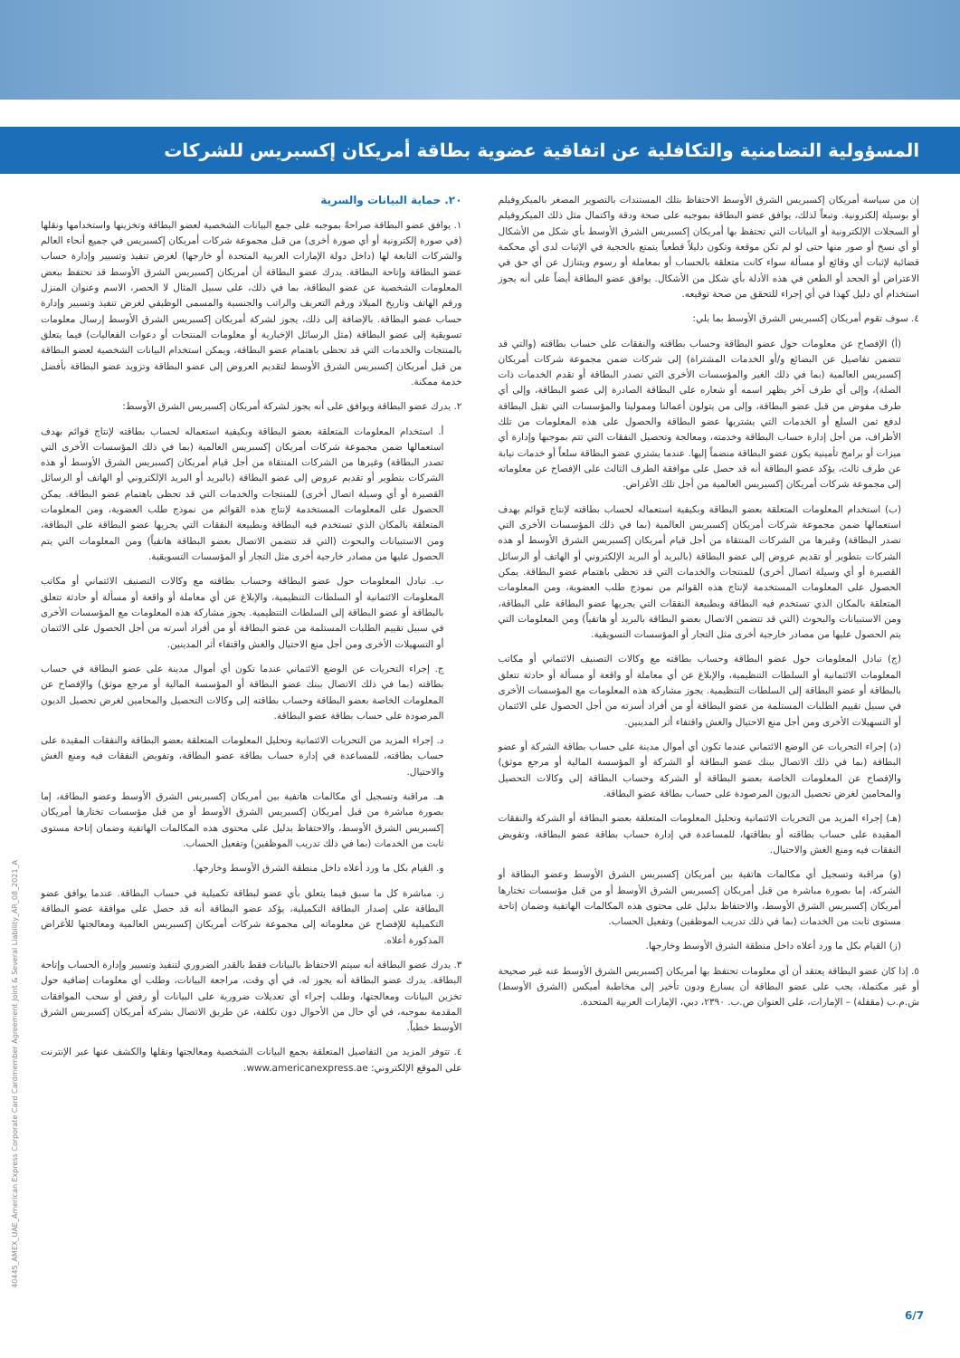المسؤولية التضامنية والتكافلية عن اتفاقية عضوية بطاقة أمريكان إكسبريس للشركات
إن من سياسة أمريكان إكسبريس الشرق الأوسط الاحتفاظ بتلك المستندات بالتصوير المصغر بالميكروفيلم أو بوسيلة إلكترونية. وتبعاً لذلك، يوافق عضو البطاقة بموجبه على صحة ودقة واكتمال مثل ذلك الميكروفيلم أو السجلات الإلكترونية أو البيانات التي تحتفظ بها أمريكان إكسبريس الشرق الأوسط بأي شكل من الأشكال أو أي نسخ أو صور منها حتى لو لم تكن موقعة وتكون دليلاً قطعياً يتمتع بالحجية في الإثبات لدى أي محكمة قضائية لإثبات أي وقائع أو مسألة سواء كانت متعلقة بالحساب أو بمعاملة أو رسوم ويتنازل عن أي حق في الاعتراض أو الجحد أو الطعن في هذه الأدلة بأي شكل من الأشكال. يوافق عضو البطاقة أيضاً على أنه يجوز استخدام أي دليل كهذا في أي إجراء للتحقق من صحة توقيعه.
٤. سوف تقوم أمريكان إكسبريس الشرق الأوسط بما يلي:
(أ) الإفصاح عن معلومات حول عضو البطاقة وحساب بطاقته والنفقات على حساب بطاقته (والتي قد تتضمن تفاصيل عن البضائع و/أو الخدمات المشتراة) إلى شركات ضمن مجموعة شركات أمريكان إكسبريس العالمية (بما في ذلك الغير والمؤسسات الأخرى التي تصدر البطاقة أو تقدم الخدمات ذات الصلة)، وإلى أي طرف آخر يظهر اسمه أو شعاره على البطاقة الصادرة إلى عضو البطاقة، وإلى أي طرف مفوض من قبل عضو البطاقة، وإلى من يتولون أعمالنا وممولينا والمؤسسات التي تقبل البطاقة لدفع ثمن السلع أو الخدمات التي يشتريها عضو البطاقة والحصول على هذه المعلومات من تلك الأطراف، من أجل إدارة حساب البطاقة وخدمته، ومعالجة وتحصيل النفقات التي تتم بموجبها وإدارة أي ميزات أو برامج تأمينية يكون عضو البطاقة منضماً إليها. عندما يشتري عضو البطاقة سلعاً أو خدمات نيابة عن طرف ثالث، يؤكد عضو البطاقة أنه قد حصل على موافقة الطرف الثالث على الإفصاح عن معلوماته إلى مجموعة شركات أمريكان إكسبريس العالمية من أجل تلك الأغراض.
(ب) استخدام المعلومات المتعلقة بعضو البطاقة وبكيفية استعماله لحساب بطاقته لإنتاج قوائم بهدف استعمالها ضمن مجموعة شركات أمريكان إكسبريس العالمية (بما في ذلك المؤسسات الأخرى التي تصدر البطاقة) وغيرها من الشركات المنتقاة من أجل قيام أمريكان إكسبريس الشرق الأوسط أو هذه الشركات بتطوير أو تقديم عروض إلى عضو البطاقة (بالبريد أو البريد الإلكتروني أو الهاتف أو الرسائل القصيرة أو أي وسيلة اتصال أخرى) للمنتجات والخدمات التي قد تحظى باهتمام عضو البطاقة. يمكن الحصول على المعلومات المستخدمة لإنتاج هذه القوائم من نموذج طلب العضوية، ومن المعلومات المتعلقة بالمكان الذي تستخدم فيه البطاقة وبطبيعة النفقات التي يجريها عضو البطاقة على البطاقة، ومن الاستبيانات والبحوث (التي قد تتضمن الاتصال بعضو البطاقة بالبريد أو هاتفياً) ومن المعلومات التي يتم الحصول عليها من مصادر خارجية أخرى مثل التجار أو المؤسسات التسويقية.
(ج) تبادل المعلومات حول عضو البطاقة وحساب بطاقته مع وكالات التصنيف الائتماني أو مكاتب المعلومات الائتمانية أو السلطات التنظيمية، والإبلاغ عن أي معاملة أو واقعة أو مسألة أو حادثة تتعلق بالبطاقة أو عضو البطاقة إلى السلطات التنظيمية. يجوز مشاركة هذه المعلومات مع المؤسسات الأخرى في سبيل تقييم الطلبات المستلمة من عضو البطاقة أو من أفراد أسرته من أجل الحصول على الائتمان أو التسهيلات الأخرى ومن أجل منع الاحتيال والغش واقتفاء أثر المدينين.
(د) إجراء التحريات عن الوضع الائتماني عندما تكون أي أموال مدينة على حساب بطاقة الشركة أو عضو البطاقة (بما في ذلك الاتصال ببنك عضو البطاقة أو الشركة أو المؤسسة المالية أو مرجع موثق) والإفصاح عن المعلومات الخاصة بعضو البطاقة أو الشركة وحساب البطاقة إلى وكالات التحصيل والمحامين لغرض تحصيل الديون المرصودة على حساب بطاقة عضو البطاقة.
(هـ) إجراء المزيد من التحريات الائتمانية وتحليل المعلومات المتعلقة بعضو البطاقة أو الشركة والنفقات المقيدة على حساب بطاقته أو بطاقتها، للمساعدة في إدارة حساب بطاقة عضو البطاقة، وتفويض النفقات فيه ومنع الغش والاحتيال.
(و) مراقبة وتسجيل أي مكالمات هاتفية بين أمريكان إكسبريس الشرق الأوسط وعضو البطاقة أو الشركة، إما بصورة مباشرة من قبل أمريكان إكسبريس الشرق الأوسط أو من قبل مؤسسات تختارها أمريكان إكسبريس الشرق الأوسط، والاحتفاظ بدليل على محتوى هذه المكالمات الهاتفية وضمان إتاحة مستوى ثابت من الخدمات (بما في ذلك تدريب الموظفين) وتفعيل الحساب.
(ز) القيام بكل ما ورد أعلاه داخل منطقة الشرق الأوسط وخارجها.
٥. إذا كان عضو البطاقة يعتقد أن أي معلومات تحتفظ بها أمريكان إكسبريس الشرق الأوسط عنه غير صحيحة أو غير مكتملة، يجب على عضو البطاقة أن يسارع ودون تأخير إلى مخاطبة أميكس (الشرق الأوسط) ش.م.ب (مقفلة) – الإمارات، على العنوان ص.ب. ٢٣٩٠، دبي، الإمارات العربية المتحدة.
٢٠. حماية البيانات والسرية
١. يوافق عضو البطاقة صراحةً بموجبه على جمع البيانات الشخصية لعضو البطاقة وتخزينها واستخدامها ونقلها (في صورة إلكترونية أو أي صورة أخرى) من قبل مجموعة شركات أمريكان إكسبريس في جميع أنحاء العالم والشركات التابعة لها (داخل دولة الإمارات العربية المتحدة أو خارجها) لغرض تنفيذ وتسيير وإدارة حساب عضو البطاقة وإتاحة البطاقة. يدرك عضو البطاقة أن أمريكان إكسبريس الشرق الأوسط قد تحتفظ ببعض المعلومات الشخصية عن عضو البطاقة، بما في ذلك، على سبيل المثال لا الحصر، الاسم وعنوان المنزل ورقم الهاتف وتاريخ الميلاد ورقم التعريف والراتب والجنسية والمسمى الوظيفي لغرض تنفيذ وتسيير وإدارة حساب عضو البطاقة. بالإضافة إلى ذلك، يجوز لشركة أمريكان إكسبريس الشرق الأوسط إرسال معلومات تسويقية إلى عضو البطاقة (مثل الرسائل الإخبارية أو معلومات المنتجات أو دعوات الفعاليات) فيما يتعلق بالمنتجات والخدمات التي قد تحظى باهتمام عضو البطاقة، ويمكن استخدام البيانات الشخصية لعضو البطاقة من قبل أمريكان إكسبريس الشرق الأوسط لتقديم العروض إلى عضو البطاقة وتزويد عضو البطاقة بأفضل خدمة ممكنة.
٢. يدرك عضو البطاقة ويوافق على أنه يجوز لشركة أمريكان إكسبريس الشرق الأوسط:
أ. استخدام المعلومات المتعلقة بعضو البطاقة وبكيفية استعماله لحساب بطاقته لإنتاج قوائم بهدف استعمالها ضمن مجموعة شركات أمريكان إكسبريس العالمية (بما في ذلك المؤسسات الأخرى التي تصدر البطاقة) وغيرها من الشركات المنتقاة من أجل قيام أمريكان إكسبريس الشرق الأوسط أو هذه الشركات بتطوير أو تقديم عروض إلى عضو البطاقة (بالبريد أو البريد الإلكتروني أو الهاتف أو الرسائل القصيرة أو أي وسيلة اتصال أخرى) للمنتجات والخدمات التي قد تحظى باهتمام عضو البطاقة. يمكن الحصول على المعلومات المستخدمة لإنتاج هذه القوائم من نموذج طلب العضوية، ومن المعلومات المتعلقة بالمكان الذي تستخدم فيه البطاقة وبطبيعة النفقات التي يجريها عضو البطاقة على البطاقة، ومن الاستبيانات والبحوث (التي قد تتضمن الاتصال بعضو البطاقة هاتفياً) ومن المعلومات التي يتم الحصول عليها من مصادر خارجية أخرى مثل التجار أو المؤسسات التسويقية.
ب. تبادل المعلومات حول عضو البطاقة وحساب بطاقته مع وكالات التصنيف الائتماني أو مكاتب المعلومات الائتمانية أو السلطات التنظيمية، والإبلاغ عن أي معاملة أو واقعة أو مسألة أو حادثة تتعلق بالبطاقة أو عضو البطاقة إلى السلطات التنظيمية. يجوز مشاركة هذه المعلومات مع المؤسسات الأخرى في سبيل تقييم الطلبات المستلمة من عضو البطاقة أو من أفراد أسرته من أجل الحصول على الائتمان أو التسهيلات الأخرى ومن أجل منع الاحتيال والغش واقتفاء أثر المدينين.
ج. إجراء التحريات عن الوضع الائتماني عندما تكون أي أموال مدينة على عضو البطاقة في حساب بطاقته (بما في ذلك الاتصال ببنك عضو البطاقة أو المؤسسة المالية أو مرجع موثق) والإفصاح عن المعلومات الخاصة بعضو البطاقة وحساب بطاقته إلى وكالات التحصيل والمحامين لغرض تحصيل الديون المرصودة على حساب بطاقة عضو البطاقة.
د. إجراء المزيد من التحريات الائتمانية وتحليل المعلومات المتعلقة بعضو البطاقة والنفقات المقيدة على حساب بطاقته، للمساعدة في إدارة حساب بطاقة عضو البطاقة، وتفويض النفقات فيه ومنع الغش والاحتيال.
هـ. مراقبة وتسجيل أي مكالمات هاتفية بين أمريكان إكسبريس الشرق الأوسط وعضو البطاقة، إما بصورة مباشرة من قبل أمريكان إكسبريس الشرق الأوسط أو من قبل مؤسسات تختارها أمريكان إكسبريس الشرق الأوسط، والاحتفاظ بدليل على محتوى هذه المكالمات الهاتفية وضمان إتاحة مستوى ثابت من الخدمات (بما في ذلك تدريب الموظفين) وتفعيل الحساب.
و. القيام بكل ما ورد أعلاه داخل منطقة الشرق الأوسط وخارجها.
ز. مباشرة كل ما سبق فيما يتعلق بأي عضو لبطاقة تكميلية في حساب البطاقة. عندما يوافق عضو البطاقة على إصدار البطاقة التكميلية، يؤكد عضو البطاقة أنه قد حصل على موافقة عضو البطاقة التكميلية للإفصاح عن معلوماته إلى مجموعة شركات أمريكان إكسبريس العالمية ومعالجتها للأغراض المذكورة أعلاه.
٣. يدرك عضو البطاقة أنه سيتم الاحتفاظ بالبيانات فقط بالقدر الضروري لتنفيذ وتسيير وإدارة الحساب وإتاحة البطاقة. يدرك عضو البطاقة أنه يجوز له، في أي وقت، مراجعة البيانات، وطلب أي معلومات إضافية حول تخزين البيانات ومعالجتها، وطلب إجراء أي تعديلات ضرورية على البيانات أو رفض أو سحب الموافقات المقدمة بموجبه، في أي حال من الأحوال دون تكلفة، عن طريق الاتصال بشركة أمريكان إكسبريس الشرق الأوسط خطياً.
٤. تتوفر المزيد من التفاصيل المتعلقة بجمع البيانات الشخصية ومعالجتها ونقلها والكشف عنها عبر الإنترنت على الموقع الإلكتروني: www.americanexpress.ae.
40445_AMEX_UAE_American Express Corporate Card Cardmember Agreement Joint & Several Liability_AR_08_2021_A
6/7